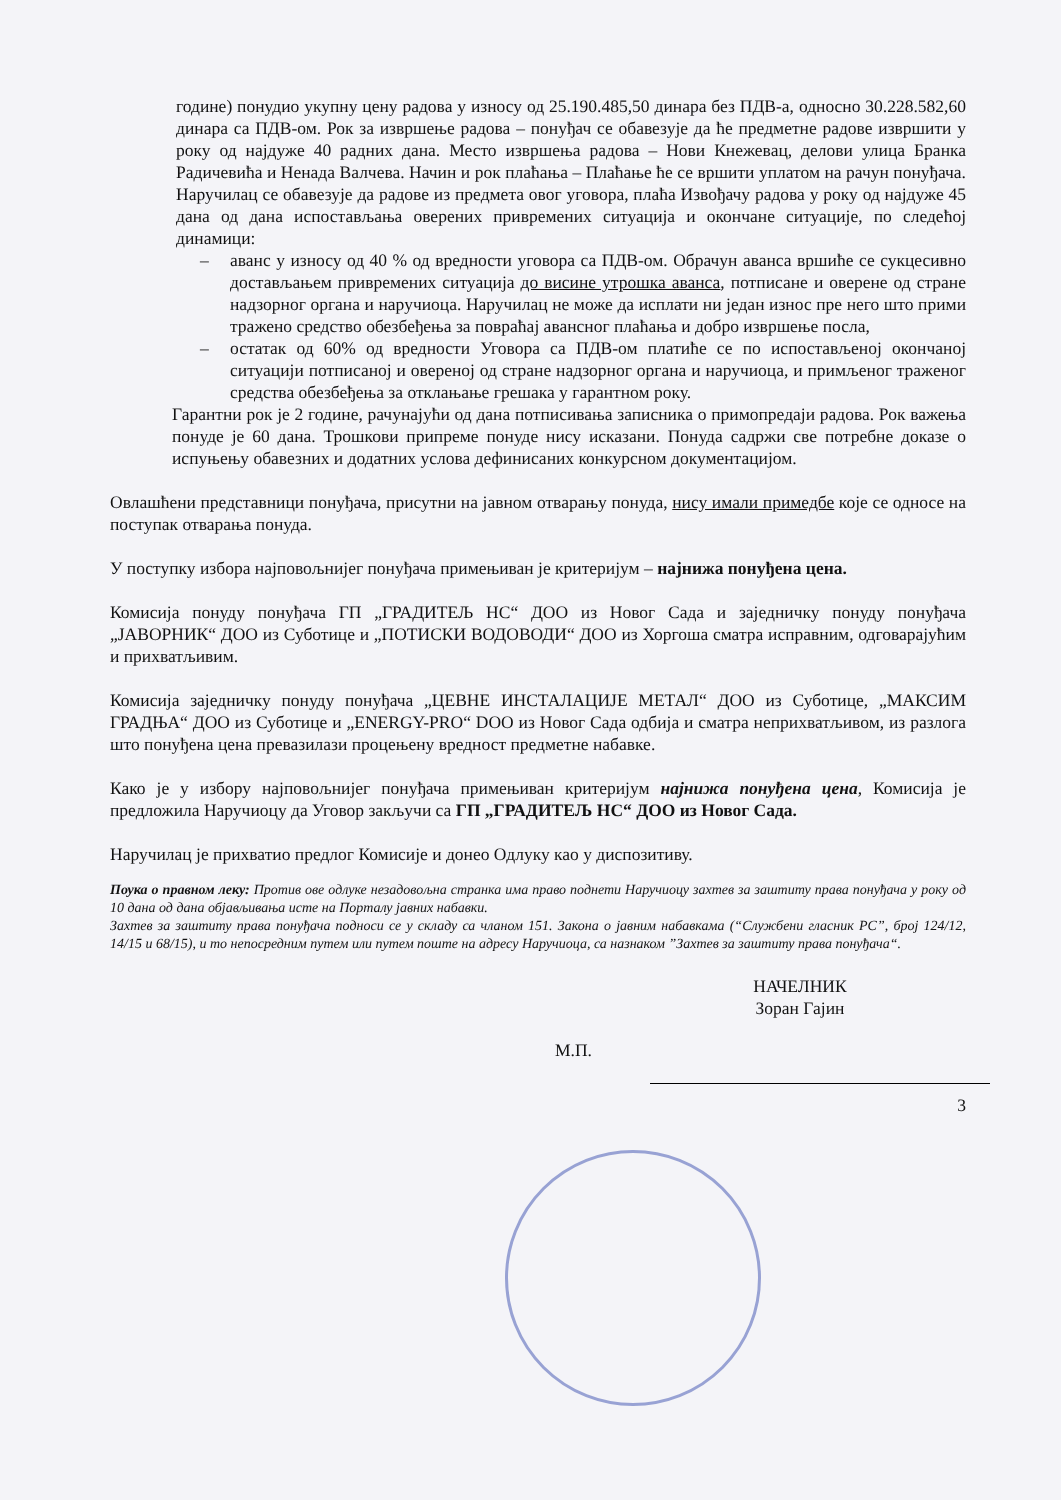године) понудио укупну цену радова у износу од 25.190.485,50 динара без ПДВ-а, односно 30.228.582,60 динара са ПДВ-ом. Рок за извршење радова – понуђач се обавезује да ће предметне радове извршити у року од најдуже 40 радних дана. Место извршења радова – Нови Кнежевац, делови улица Бранка Радичевића и Ненада Валчева. Начин и рок плаћања – Плаћање ће се вршити уплатом на рачун понуђача. Наручилац се обавезује да радове из предмета овог уговора, плаћа Извођачу радова у року од најдуже 45 дана од дана испостављања оверених привремених ситуација и окончане ситуације, по следећој динамици:
– аванс у износу од 40 % од вредности уговора са ПДВ-ом. Обрачун аванса вршиће се сукцесивно достављањем привремених ситуација до висине утрошка аванса, потписане и оверене од стране надзорног органа и наручиоца. Наручилац не може да исплати ни један износ пре него што прими тражено средство обезбеђења за повраћај авансног плаћања и добро извршење посла,
– остатак од 60% од вредности Уговора са ПДВ-ом платиће се по испостављеној окончаној ситуацији потписаној и овереној од стране надзорног органа и наручиоца, и примљеног траженог средства обезбеђења за отклањање грешака у гарантном року.
Гарантни рок је 2 године, рачунајући од дана потписивања записника о примопредаји радова. Рок важења понуде је 60 дана. Трошкови припреме понуде нису исказани. Понуда садржи све потребне доказе о испуњењу обавезних и додатних услова дефинисаних конкурсном документацијом.
Овлашћени представници понуђача, присутни на јавном отварању понуда, нису имали примедбе које се односе на поступак отварања понуда.
У поступку избора најповољнијег понуђача примењиван је критеријум – најнижа понуђена цена.
Комисија понуду понуђача ГП „ГРАДИТЕЉ НС“ ДОО из Новог Сада и заједничку понуду понуђача „ЈАВОРНИК“ ДОО из Суботице и „ПОТИСКИ ВОДОВОДИ“ ДОО из Хоргоша сматра исправним, одговарајућим и прихватљивим.
Комисија заједничку понуду понуђача „ЦЕВНЕ ИНСТАЛАЦИЈЕ МЕТАЛ“ ДОО из Суботице, „МАКСИМ ГРАДЊА“ ДОО из Суботице и „ENERGY-PRO“ DOO из Новог Сада одбија и сматра неприхватљивом, из разлога што понуђена цена превазилази процењену вредност предметне набавке.
Како је у избору најповољнијег понуђача примењиван критеријум најнижа понуђена цена, Комисија је предложила Наручиоцу да Уговор закључи са ГП „ГРАДИТЕЉ НС“ ДОО из Новог Сада.
Наручилац је прихватио предлог Комисије и донео Одлуку као у диспозитиву.
Поука о правном леку: Против ове одлуке незадовољна странка има право поднети Наручиоцу захтев за заштиту права понуђача у року од 10 дана од дана објављивања исте на Порталу јавних набавки.
Захтев за заштиту права понуђача подноси се у складу са чланом 151. Закона о јавним набавкама (“Службени гласник РС”, број 124/12, 14/15 и 68/15), и то непосредним путем или путем поште на адресу Наручиоца, са назнаком ”Захтев за заштиту права понуђача“.
НАЧЕЛНИК
Зоран Гајин
М.П.
3